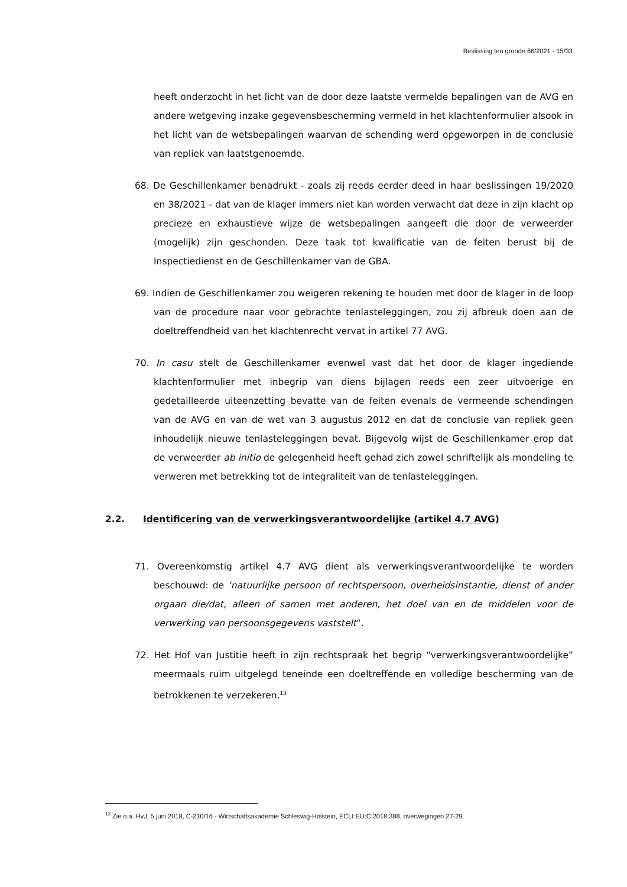Beslissing ten gronde 66/2021 - 15/33
heeft onderzocht in het licht van de door deze laatste vermelde bepalingen van de AVG en andere wetgeving inzake gegevensbescherming vermeld in het klachtenformulier alsook in het licht van de wetsbepalingen waarvan de schending werd opgeworpen in de conclusie van repliek van laatstgenoemde.
68. De Geschillenkamer benadrukt - zoals zij reeds eerder deed in haar beslissingen 19/2020 en 38/2021 - dat van de klager immers niet kan worden verwacht dat deze in zijn klacht op precieze en exhaustieve wijze de wetsbepalingen aangeeft die door de verweerder (mogelijk) zijn geschonden. Deze taak tot kwalificatie van de feiten berust bij de Inspectiedienst en de Geschillenkamer van de GBA.
69. Indien de Geschillenkamer zou weigeren rekening te houden met door de klager in de loop van de procedure naar voor gebrachte tenlasteleggingen, zou zij afbreuk doen aan de doeltreffendheid van het klachtenrecht vervat in artikel 77 AVG.
70. In casu stelt de Geschillenkamer evenwel vast dat het door de klager ingediende klachtenformulier met inbegrip van diens bijlagen reeds een zeer uitvoerige en gedetailleerde uiteenzetting bevatte van de feiten evenals de vermeende schendingen van de AVG en van de wet van 3 augustus 2012 en dat de conclusie van repliek geen inhoudelijk nieuwe tenlasteleggingen bevat. Bijgevolg wijst de Geschillenkamer erop dat de verweerder ab initio de gelegenheid heeft gehad zich zowel schriftelijk als mondeling te verweren met betrekking tot de integraliteit van de tenlasteleggingen.
2.2. Identificering van de verwerkingsverantwoordelijke (artikel 4.7 AVG)
71. Overeenkomstig artikel 4.7 AVG dient als verwerkingsverantwoordelijke te worden beschouwd: de ‘natuurlijke persoon of rechtspersoon, overheidsinstantie, dienst of ander orgaan die/dat, alleen of samen met anderen, het doel van en de middelen voor de verwerking van persoonsgegevens vaststelt”.
72. Het Hof van Justitie heeft in zijn rechtspraak het begrip “verwerkingsverantwoordelijke” meermaals ruim uitgelegd teneinde een doeltreffende en volledige bescherming van de betrokkenen te verzekeren.<sup>13</sup>
<sup>13</sup> Zie o.a. HvJ, 5 juni 2018, C-210/16 - Wirtschaftsakademie Schleswig-Holstein, ECLI:EU:C:2018:388, overwegingen 27-29.